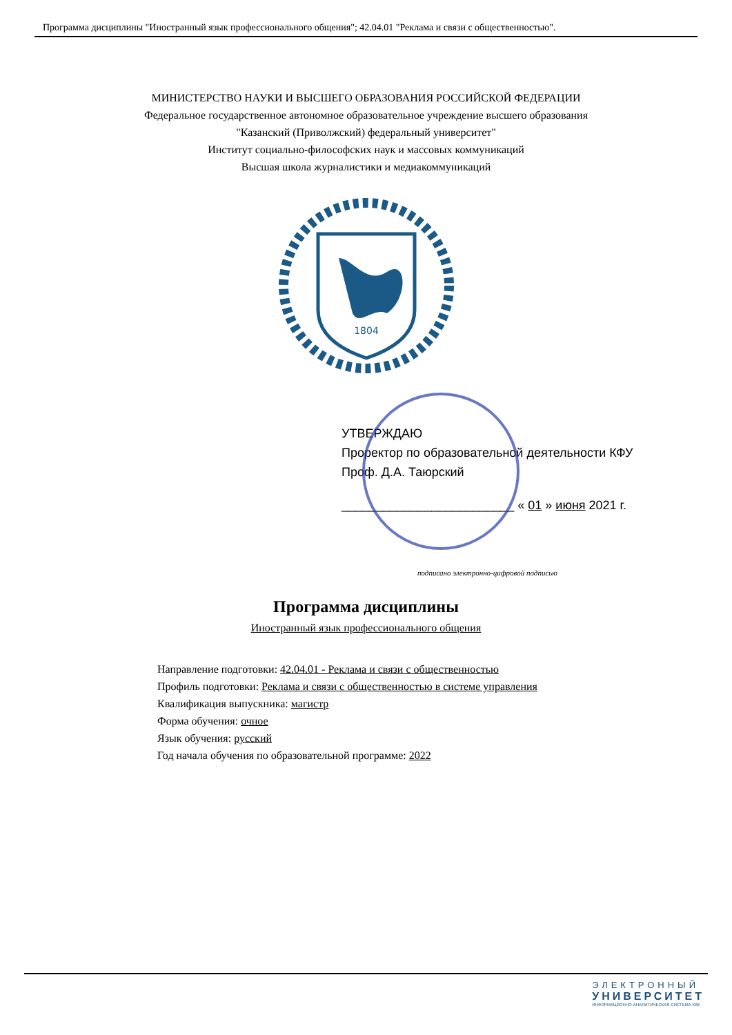Программа дисциплины "Иностранный язык профессионального общения"; 42.04.01 "Реклама и связи с общественностью".
МИНИСТЕРСТВО НАУКИ И ВЫСШЕГО ОБРАЗОВАНИЯ РОССИЙСКОЙ ФЕДЕРАЦИИ
Федеральное государственное автономное образовательное учреждение высшего образования
"Казанский (Приволжский) федеральный университет"
Институт социально-философских наук и массовых коммуникаций
Высшая школа журналистики и медиакоммуникаций
1804
УТВЕРЖДАЮ
Проректор по образовательной деятельности КФУ
Проф. Д.А. Таюрский
_________________________ « 01 » июня 2021 г.
подписано электронно-цифровой подписью
Программа дисциплины
Иностранный язык профессионального общения
Направление подготовки: 42.04.01 - Реклама и связи с общественностью
Профиль подготовки: Реклама и связи с общественностью в системе управления
Квалификация выпускника: магистр
Форма обучения: очное
Язык обучения: русский
Год начала обучения по образовательной программе: 2022
ЭЛЕКТРОННЫЙ
УНИВЕРСИТЕТ
ИНФОРМАЦИОННО-АНАЛИТИЧЕСКАЯ СИСТЕМА КФУ